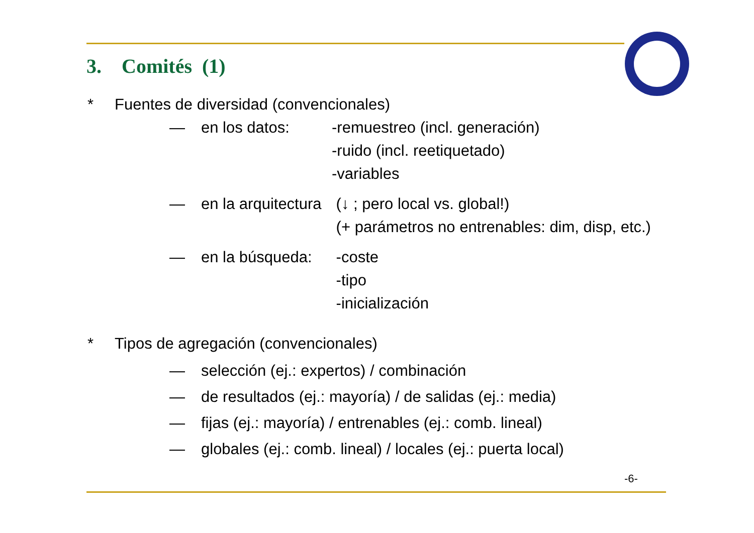3. Comités (1)
* Fuentes de diversidad (convencionales)
— en los datos: -remuestreo (incl. generación)
-ruido (incl. reetiquetado)
-variables
— en la arquitectura (↓ ; pero local vs. global!)
(+ parámetros no entrenables: dim, disp, etc.)
— en la búsqueda: -coste
-tipo
-inicialización
* Tipos de agregación (convencionales)
— selección (ej.: expertos) / combinación
— de resultados (ej.: mayoría) / de salidas (ej.: media)
— fijas (ej.: mayoría) / entrenables (ej.: comb. lineal)
— globales (ej.: comb. lineal) / locales (ej.: puerta local)
-6-